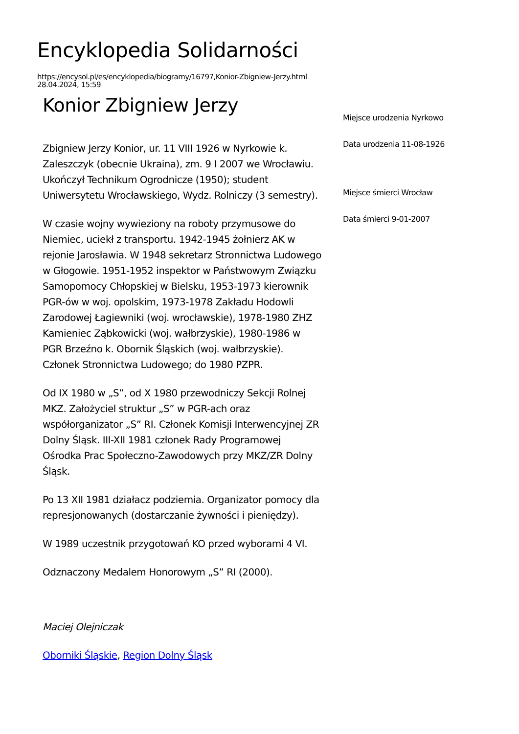Encyklopedia Solidarności
https://encysol.pl/es/encyklopedia/biogramy/16797,Konior-Zbigniew-Jerzy.html
28.04.2024, 15:59
Konior Zbigniew Jerzy
Zbigniew Jerzy Konior, ur. 11 VIII 1926 w Nyrkowie k. Zaleszczyk (obecnie Ukraina), zm. 9 I 2007 we Wrocławiu. Ukończył Technikum Ogrodnicze (1950); student Uniwersytetu Wrocławskiego, Wydz. Rolniczy (3 semestry).
W czasie wojny wywieziony na roboty przymusowe do Niemiec, uciekł z transportu. 1942-1945 żołnierz AK w rejonie Jarosławia. W 1948 sekretarz Stronnictwa Ludowego w Głogowie. 1951-1952 inspektor w Państwowym Związku Samopomocy Chłopskiej w Bielsku, 1953-1973 kierownik PGR-ów w woj. opolskim, 1973-1978 Zakładu Hodowli Zarodowej Łagiewniki (woj. wrocławskie), 1978-1980 ZHZ Kamieniec Ząbkowicki (woj. wałbrzyskie), 1980-1986 w PGR Brzeźno k. Obornik Śląskich (woj. wałbrzyskie). Członek Stronnictwa Ludowego; do 1980 PZPR.
Od IX 1980 w „S”, od X 1980 przewodniczy Sekcji Rolnej MKZ. Założyciel struktur „S” w PGR-ach oraz współorganizator „S” RI. Członek Komisji Interwencyjnej ZR Dolny Śląsk. III-XII 1981 członek Rady Programowej Ośrodka Prac Społeczno-Zawodowych przy MKZ/ZR Dolny Śląsk.
Po 13 XII 1981 działacz podziemia. Organizator pomocy dla represjonowanych (dostarczanie żywności i pieniędzy).
W 1989 uczestnik przygotowań KO przed wyborami 4 VI.
Odznaczony Medalem Honorowym „S” RI (2000).
Maciej Olejniczak
Oborniki Śląskie, Region Dolny Śląsk
Miejsce urodzenia Nyrkowo
Data urodzenia 11-08-1926
Miejsce śmierci Wrocław
Data śmierci 9-01-2007